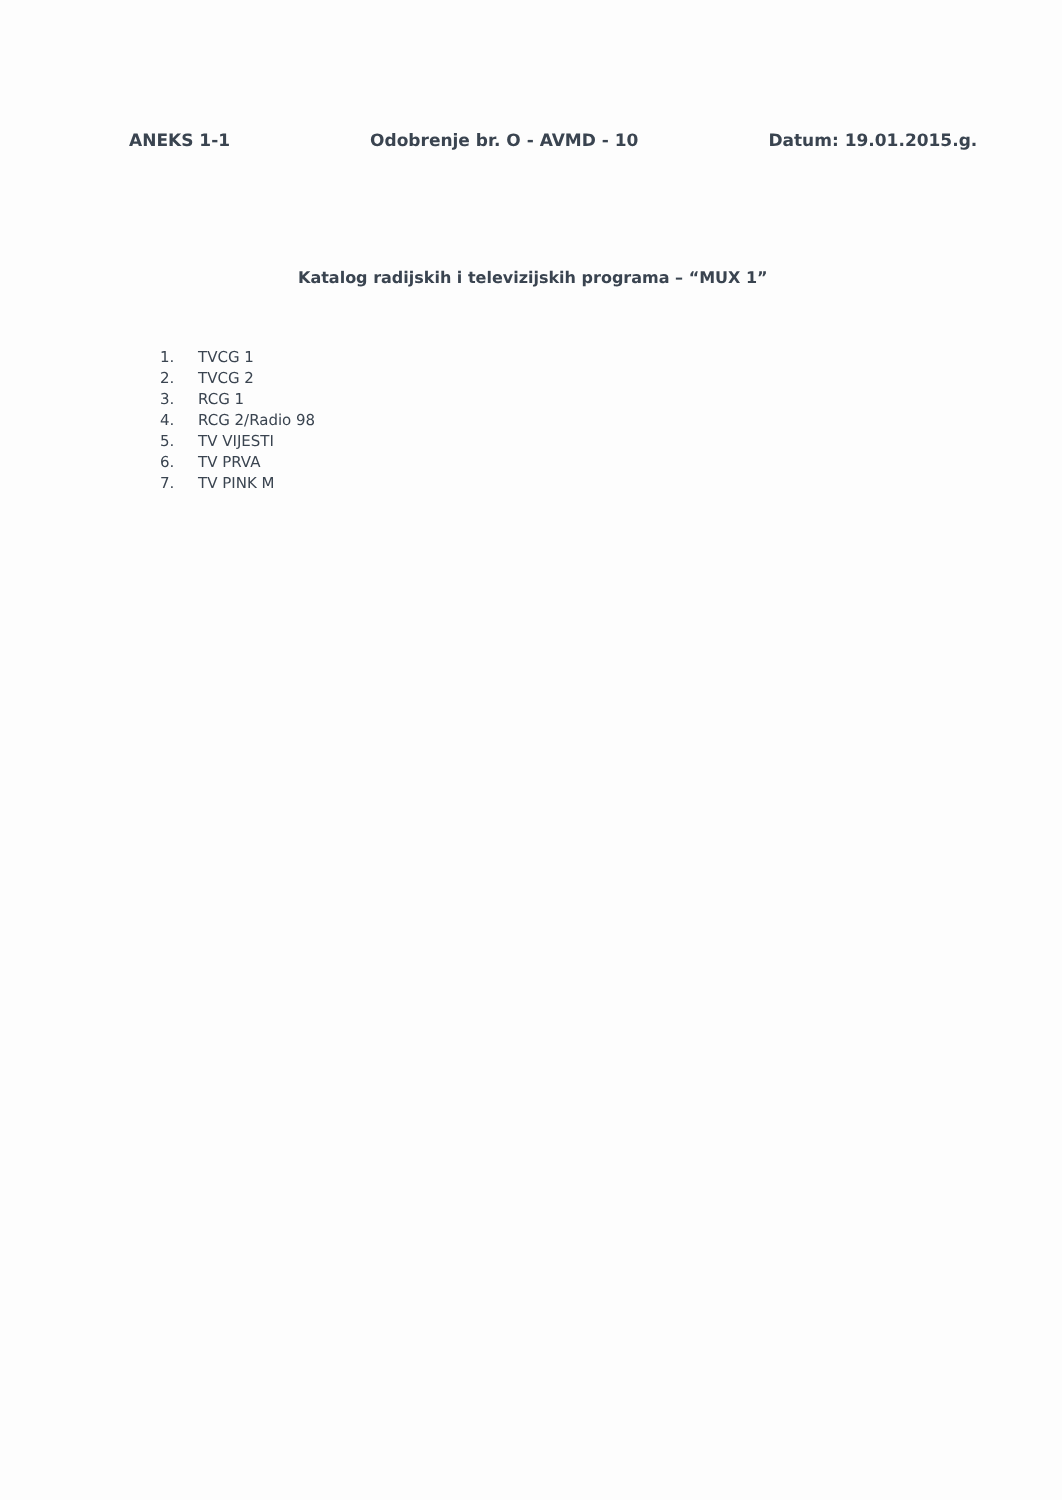ANEKS 1-1 Odobrenje br. O - AVMD - 10 Datum: 19.01.2015.g.
Katalog radijskih i televizijskih programa – “MUX 1”
1. TVCG 1
2. TVCG 2
3. RCG 1
4. RCG 2/Radio 98
5. TV VIJESTI
6. TV PRVA
7. TV PINK M